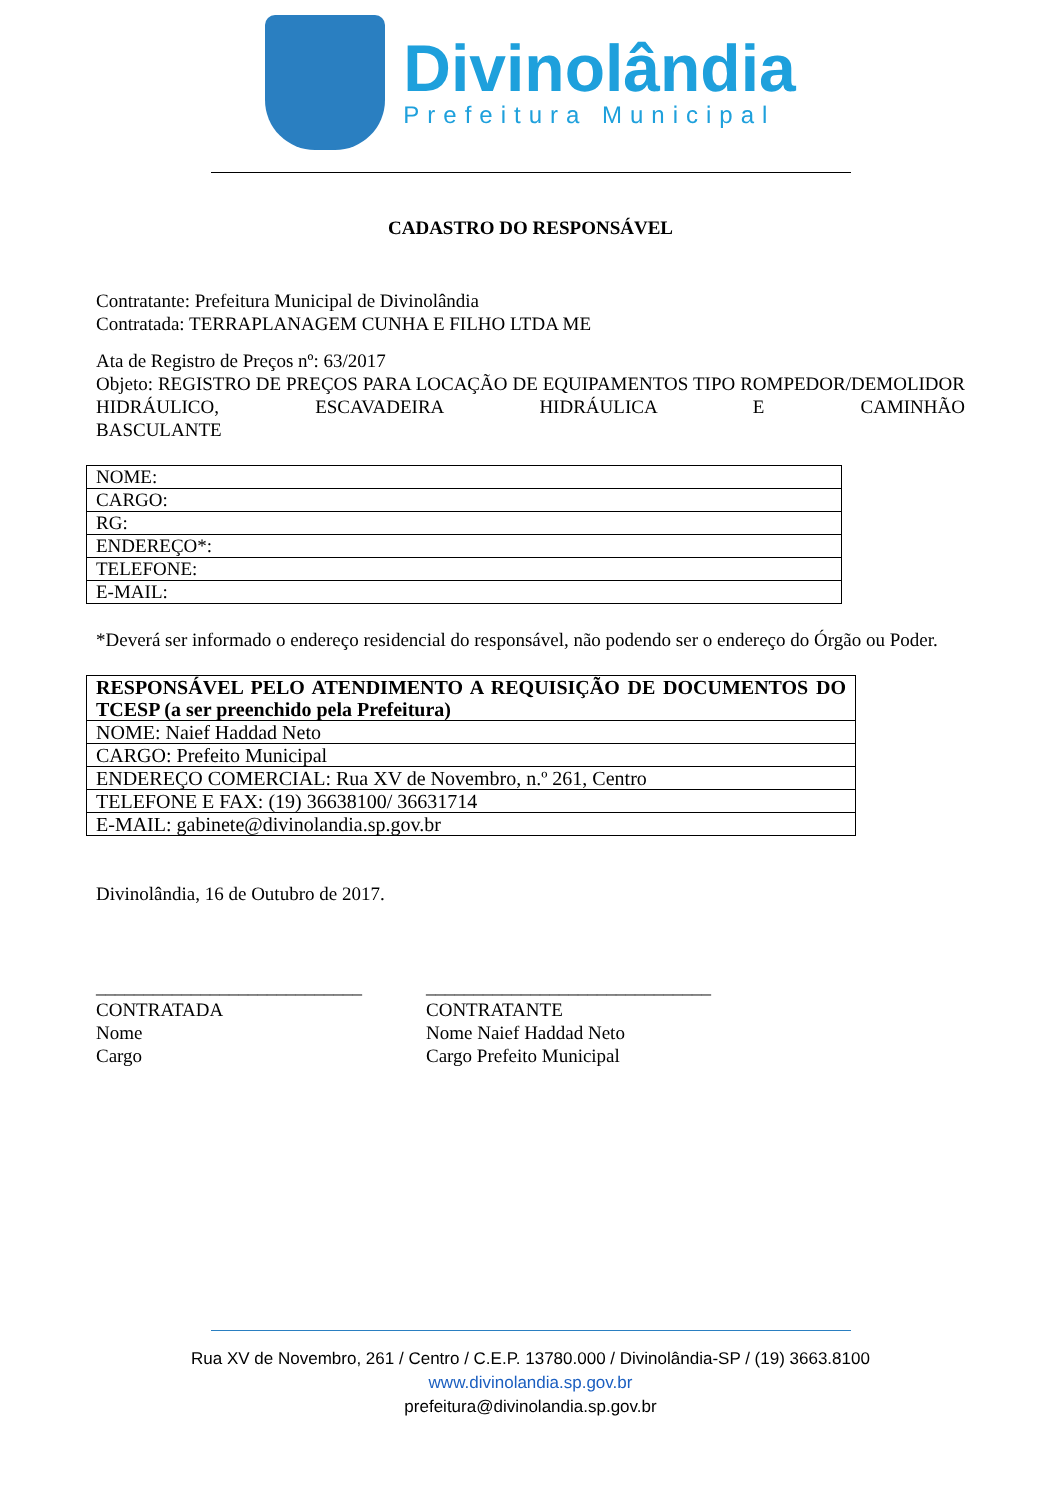Divinolândia
Prefeitura Municipal
CADASTRO DO RESPONSÁVEL
Contratante: Prefeitura Municipal de Divinolândia
Contratada: TERRAPLANAGEM CUNHA E FILHO LTDA ME
Ata de Registro de Preços nº: 63/2017
Objeto: REGISTRO DE PREÇOS PARA LOCAÇÃO DE EQUIPAMENTOS TIPO ROMPEDOR/DEMOLIDOR HIDRÁULICO, ESCAVADEIRA HIDRÁULICA E CAMINHÃO
BASCULANTE
| NOME: |
| CARGO: |
| RG: |
| ENDEREÇO*: |
| TELEFONE: |
| E-MAIL: |
*Deverá ser informado o endereço residencial do responsável, não podendo ser o endereço do Órgão ou Poder.
| RESPONSÁVEL PELO ATENDIMENTO A REQUISIÇÃO DE DOCUMENTOS DO TCESP (a ser preenchido pela Prefeitura) |
| NOME: Naief Haddad Neto |
| CARGO: Prefeito Municipal |
| ENDEREÇO COMERCIAL: Rua XV de Novembro, n.º 261, Centro |
| TELEFONE E FAX: (19) 36638100/ 36631714 |
| E-MAIL: gabinete@divinolandia.sp.gov.br |
Divinolândia, 16 de Outubro de 2017.
____________________________
CONTRATADA
Nome
Cargo
______________________________
CONTRATANTE
Nome Naief Haddad Neto
Cargo Prefeito Municipal
Rua XV de Novembro, 261 / Centro / C.E.P. 13780.000 / Divinolândia-SP / (19) 3663.8100
www.divinolandia.sp.gov.br
prefeitura@divinolandia.sp.gov.br